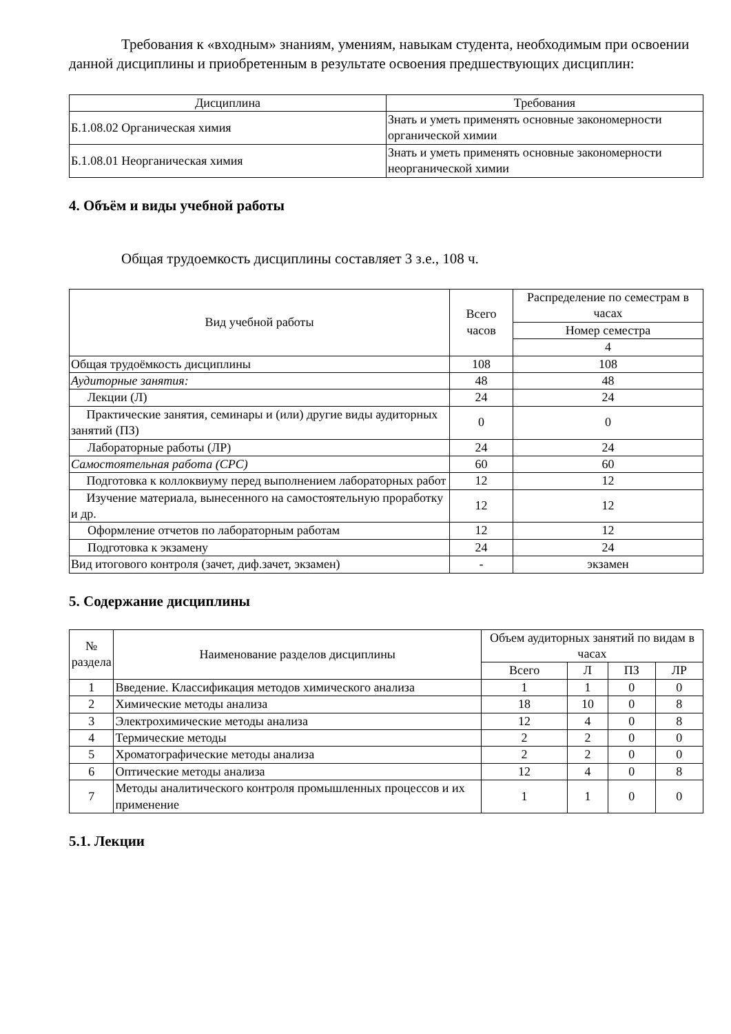Требования к «входным» знаниям, умениям, навыкам студента, необходимым при освоении данной дисциплины и приобретенным в результате освоения предшествующих дисциплин:
| Дисциплина | Требования |
| --- | --- |
| Б.1.08.02 Органическая химия | Знать и уметь применять основные закономерности органической химии |
| Б.1.08.01 Неорганическая химия | Знать и уметь применять основные закономерности неорганической химии |
4. Объём и виды учебной работы
Общая трудоемкость дисциплины составляет 3 з.е., 108 ч.
| Вид учебной работы | Всего часов | Распределение по семестрам в часах |
| --- | --- | --- |
| | | Номер семестра |
| | | 4 |
| Общая трудоёмкость дисциплины | 108 | 108 |
| Аудиторные занятия: | 48 | 48 |
| Лекции (Л) | 24 | 24 |
| Практические занятия, семинары и (или) другие виды аудиторных занятий (ПЗ) | 0 | 0 |
| Лабораторные работы (ЛР) | 24 | 24 |
| Самостоятельная работа (СРС) | 60 | 60 |
| Подготовка к коллоквиуму перед выполнением лабораторных работ | 12 | 12 |
| Изучение материала, вынесенного на самостоятельную проработку и др. | 12 | 12 |
| Оформление отчетов по лабораторным работам | 12 | 12 |
| Подготовка к экзамену | 24 | 24 |
| Вид итогового контроля (зачет, диф.зачет, экзамен) | - | экзамен |
5. Содержание дисциплины
| № раздела | Наименование разделов дисциплины | Объем аудиторных занятий по видам в часах | | | |
| --- | --- | --- | --- | --- | --- |
| | | Всего | Л | ПЗ | ЛР |
| 1 | Введение. Классификация методов химического анализа | 1 | 1 | 0 | 0 |
| 2 | Химические методы анализа | 18 | 10 | 0 | 8 |
| 3 | Электрохимические методы анализа | 12 | 4 | 0 | 8 |
| 4 | Термические методы | 2 | 2 | 0 | 0 |
| 5 | Хроматографические методы анализа | 2 | 2 | 0 | 0 |
| 6 | Оптические методы анализа | 12 | 4 | 0 | 8 |
| 7 | Методы аналитического контроля промышленных процессов и их применение | 1 | 1 | 0 | 0 |
5.1. Лекции